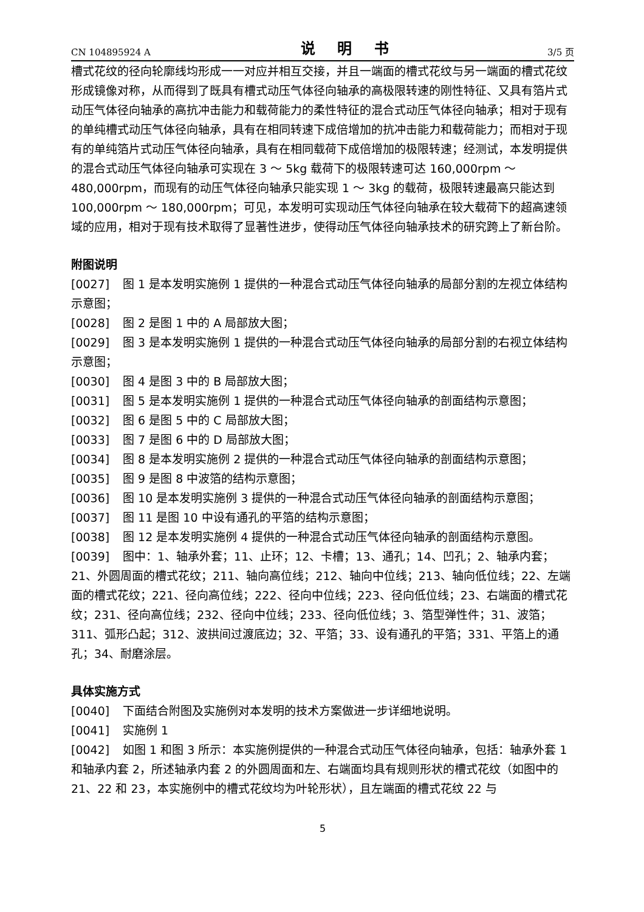CN 104895924 A 说 明 书 3/5 页
槽式花纹的径向轮廓线均形成一一对应并相互交接，并且一端面的槽式花纹与另一端面的槽式花纹形成镜像对称，从而得到了既具有槽式动压气体径向轴承的高极限转速的刚性特征、又具有箔片式动压气体径向轴承的高抗冲击能力和载荷能力的柔性特征的混合式动压气体径向轴承；相对于现有的单纯槽式动压气体径向轴承，具有在相同转速下成倍增加的抗冲击能力和载荷能力；而相对于现有的单纯箔片式动压气体径向轴承，具有在相同载荷下成倍增加的极限转速；经测试，本发明提供的混合式动压气体径向轴承可实现在 3 ～ 5kg 载荷下的极限转速可达 160,000rpm ～ 480,000rpm，而现有的动压气体径向轴承只能实现 1 ～ 3kg 的载荷，极限转速最高只能达到 100,000rpm ～ 180,000rpm；可见，本发明可实现动压气体径向轴承在较大载荷下的超高速领域的应用，相对于现有技术取得了显著性进步，使得动压气体径向轴承技术的研究跨上了新台阶。
附图说明
[0027] 图 1 是本发明实施例 1 提供的一种混合式动压气体径向轴承的局部分割的左视立体结构示意图；
[0028] 图 2 是图 1 中的 A 局部放大图；
[0029] 图 3 是本发明实施例 1 提供的一种混合式动压气体径向轴承的局部分割的右视立体结构示意图；
[0030] 图 4 是图 3 中的 B 局部放大图；
[0031] 图 5 是本发明实施例 1 提供的一种混合式动压气体径向轴承的剖面结构示意图；
[0032] 图 6 是图 5 中的 C 局部放大图；
[0033] 图 7 是图 6 中的 D 局部放大图；
[0034] 图 8 是本发明实施例 2 提供的一种混合式动压气体径向轴承的剖面结构示意图；
[0035] 图 9 是图 8 中波箔的结构示意图；
[0036] 图 10 是本发明实施例 3 提供的一种混合式动压气体径向轴承的剖面结构示意图；
[0037] 图 11 是图 10 中设有通孔的平箔的结构示意图；
[0038] 图 12 是本发明实施例 4 提供的一种混合式动压气体径向轴承的剖面结构示意图。
[0039] 图中：1、轴承外套；11、止环；12、卡槽；13、通孔；14、凹孔；2、轴承内套；21、外圆周面的槽式花纹；211、轴向高位线；212、轴向中位线；213、轴向低位线；22、左端面的槽式花纹；221、径向高位线；222、径向中位线；223、径向低位线；23、右端面的槽式花纹；231、径向高位线；232、径向中位线；233、径向低位线；3、箔型弹性件；31、波箔；311、弧形凸起；312、波拱间过渡底边；32、平箔；33、设有通孔的平箔；331、平箔上的通孔；34、耐磨涂层。
具体实施方式
[0040] 下面结合附图及实施例对本发明的技术方案做进一步详细地说明。
[0041] 实施例 1
[0042] 如图 1 和图 3 所示：本实施例提供的一种混合式动压气体径向轴承，包括：轴承外套 1 和轴承内套 2，所述轴承内套 2 的外圆周面和左、右端面均具有规则形状的槽式花纹（如图中的 21、22 和 23，本实施例中的槽式花纹均为叶轮形状），且左端面的槽式花纹 22 与
5